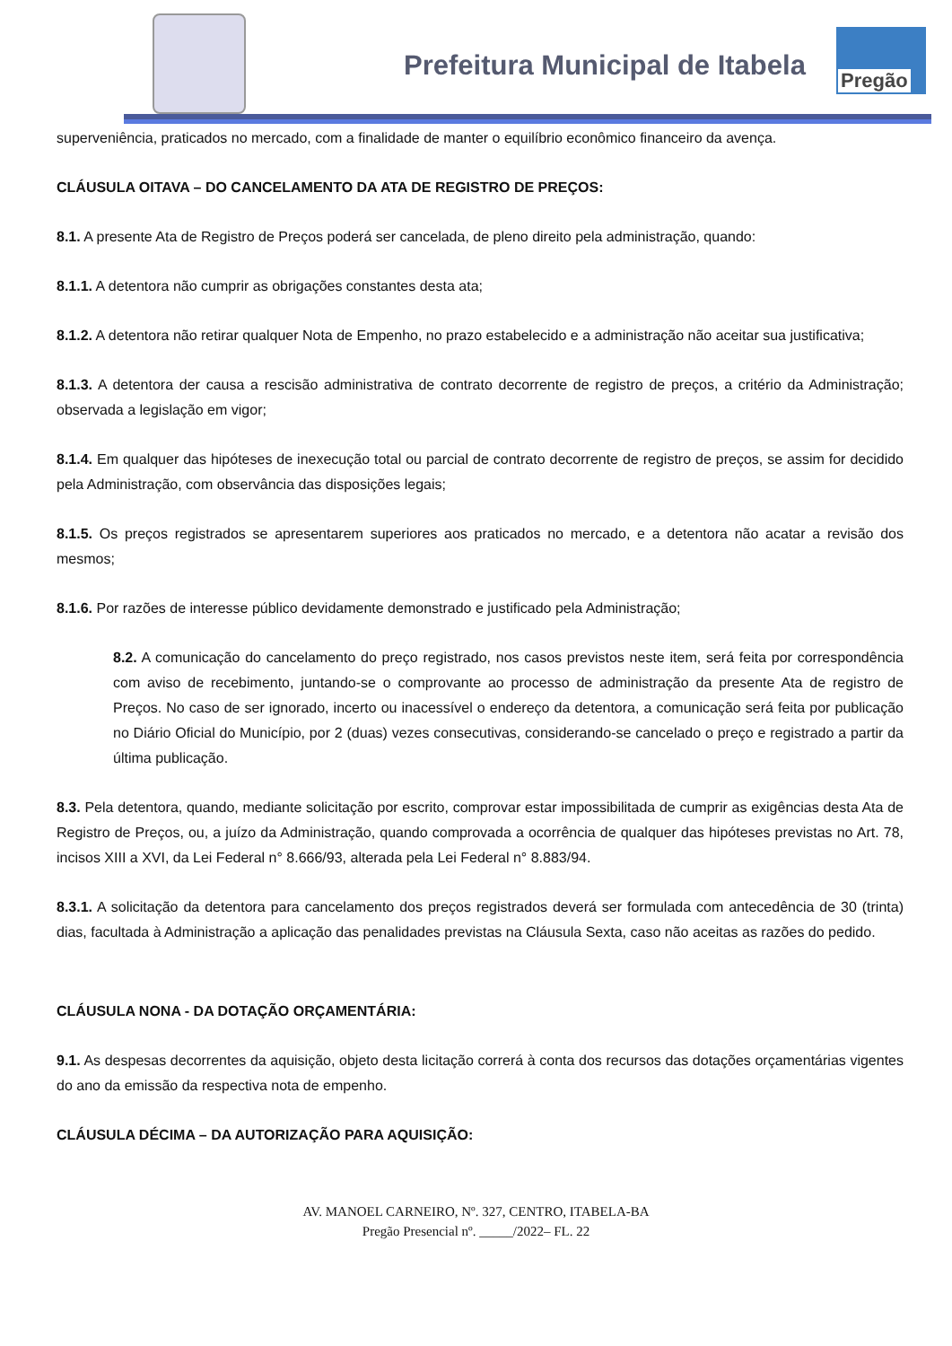Prefeitura Municipal de Itabela
Pregão
superveniência, praticados no mercado, com a finalidade de manter o equilíbrio econômico financeiro da avença.
CLÁUSULA OITAVA – DO CANCELAMENTO DA ATA DE REGISTRO DE PREÇOS:
8.1. A presente Ata de Registro de Preços poderá ser cancelada, de pleno direito pela administração, quando:
8.1.1. A detentora não cumprir as obrigações constantes desta ata;
8.1.2. A detentora não retirar qualquer Nota de Empenho, no prazo estabelecido e a administração não aceitar sua justificativa;
8.1.3. A detentora der causa a rescisão administrativa de contrato decorrente de registro de preços, a critério da Administração; observada a legislação em vigor;
8.1.4. Em qualquer das hipóteses de inexecução total ou parcial de contrato decorrente de registro de preços, se assim for decidido pela Administração, com observância das disposições legais;
8.1.5. Os preços registrados se apresentarem superiores aos praticados no mercado, e a detentora não acatar a revisão dos mesmos;
8.1.6. Por razões de interesse público devidamente demonstrado e justificado pela Administração;
8.2. A comunicação do cancelamento do preço registrado, nos casos previstos neste item, será feita por correspondência com aviso de recebimento, juntando-se o comprovante ao processo de administração da presente Ata de registro de Preços. No caso de ser ignorado, incerto ou inacessível o endereço da detentora, a comunicação será feita por publicação no Diário Oficial do Município, por 2 (duas) vezes consecutivas, considerando-se cancelado o preço e registrado a partir da última publicação.
8.3. Pela detentora, quando, mediante solicitação por escrito, comprovar estar impossibilitada de cumprir as exigências desta Ata de Registro de Preços, ou, a juízo da Administração, quando comprovada a ocorrência de qualquer das hipóteses previstas no Art. 78, incisos XIII a XVI, da Lei Federal n° 8.666/93, alterada pela Lei Federal n° 8.883/94.
8.3.1. A solicitação da detentora para cancelamento dos preços registrados deverá ser formulada com antecedência de 30 (trinta) dias, facultada à Administração a aplicação das penalidades previstas na Cláusula Sexta, caso não aceitas as razões do pedido.
CLÁUSULA NONA - DA DOTAÇÃO ORÇAMENTÁRIA:
9.1. As despesas decorrentes da aquisição, objeto desta licitação correrá à conta dos recursos das dotações orçamentárias vigentes do ano da emissão da respectiva nota de empenho.
CLÁUSULA DÉCIMA – DA AUTORIZAÇÃO PARA AQUISIÇÃO:
AV. MANOEL CARNEIRO, Nº. 327, CENTRO, ITABELA-BA
Pregão Presencial nº. _____/2022– FL. 22